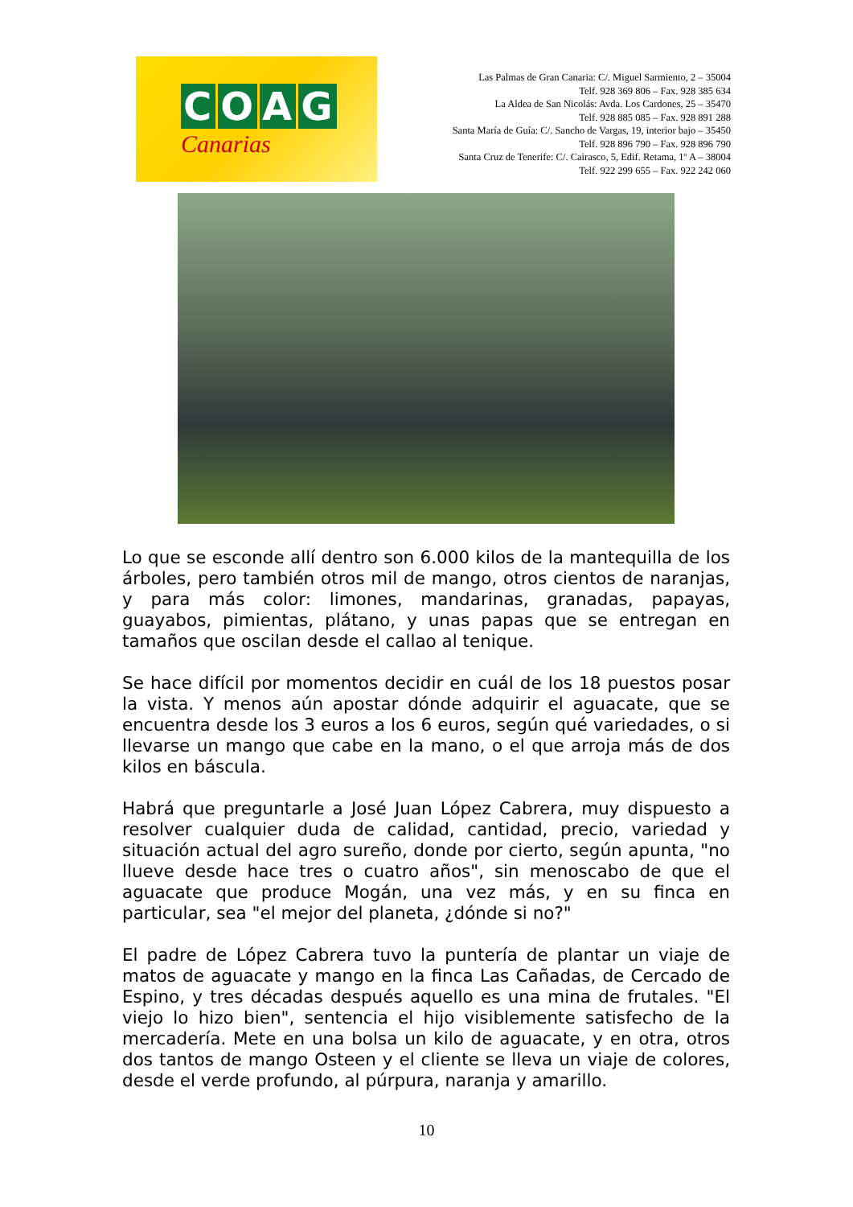COAG
Canarias
Las Palmas de Gran Canaria: C/. Miguel Sarmiento, 2 – 35004
Telf. 928 369 806 – Fax. 928 385 634
La Aldea de San Nicolás: Avda. Los Cardones, 25 – 35470
Telf. 928 885 085 – Fax. 928 891 288
Santa María de Guía: C/. Sancho de Vargas, 19, interior bajo – 35450
Telf. 928 896 790 – Fax. 928 896 790
Santa Cruz de Tenerife: C/. Cairasco, 5, Edif. Retama, 1º A – 38004
Telf. 922 299 655 – Fax. 922 242 060
Lo que se esconde allí dentro son 6.000 kilos de la mantequilla de los árboles, pero también otros mil de mango, otros cientos de naranjas, y para más color: limones, mandarinas, granadas, papayas, guayabos, pimientas, plátano, y unas papas que se entregan en tamaños que oscilan desde el callao al tenique.
Se hace difícil por momentos decidir en cuál de los 18 puestos posar la vista. Y menos aún apostar dónde adquirir el aguacate, que se encuentra desde los 3 euros a los 6 euros, según qué variedades, o si llevarse un mango que cabe en la mano, o el que arroja más de dos kilos en báscula.
Habrá que preguntarle a José Juan López Cabrera, muy dispuesto a resolver cualquier duda de calidad, cantidad, precio, variedad y situación actual del agro sureño, donde por cierto, según apunta, "no llueve desde hace tres o cuatro años", sin menoscabo de que el aguacate que produce Mogán, una vez más, y en su finca en particular, sea "el mejor del planeta, ¿dónde si no?"
El padre de López Cabrera tuvo la puntería de plantar un viaje de matos de aguacate y mango en la finca Las Cañadas, de Cercado de Espino, y tres décadas después aquello es una mina de frutales. "El viejo lo hizo bien", sentencia el hijo visiblemente satisfecho de la mercadería. Mete en una bolsa un kilo de aguacate, y en otra, otros dos tantos de mango Osteen y el cliente se lleva un viaje de colores, desde el verde profundo, al púrpura, naranja y amarillo.
10